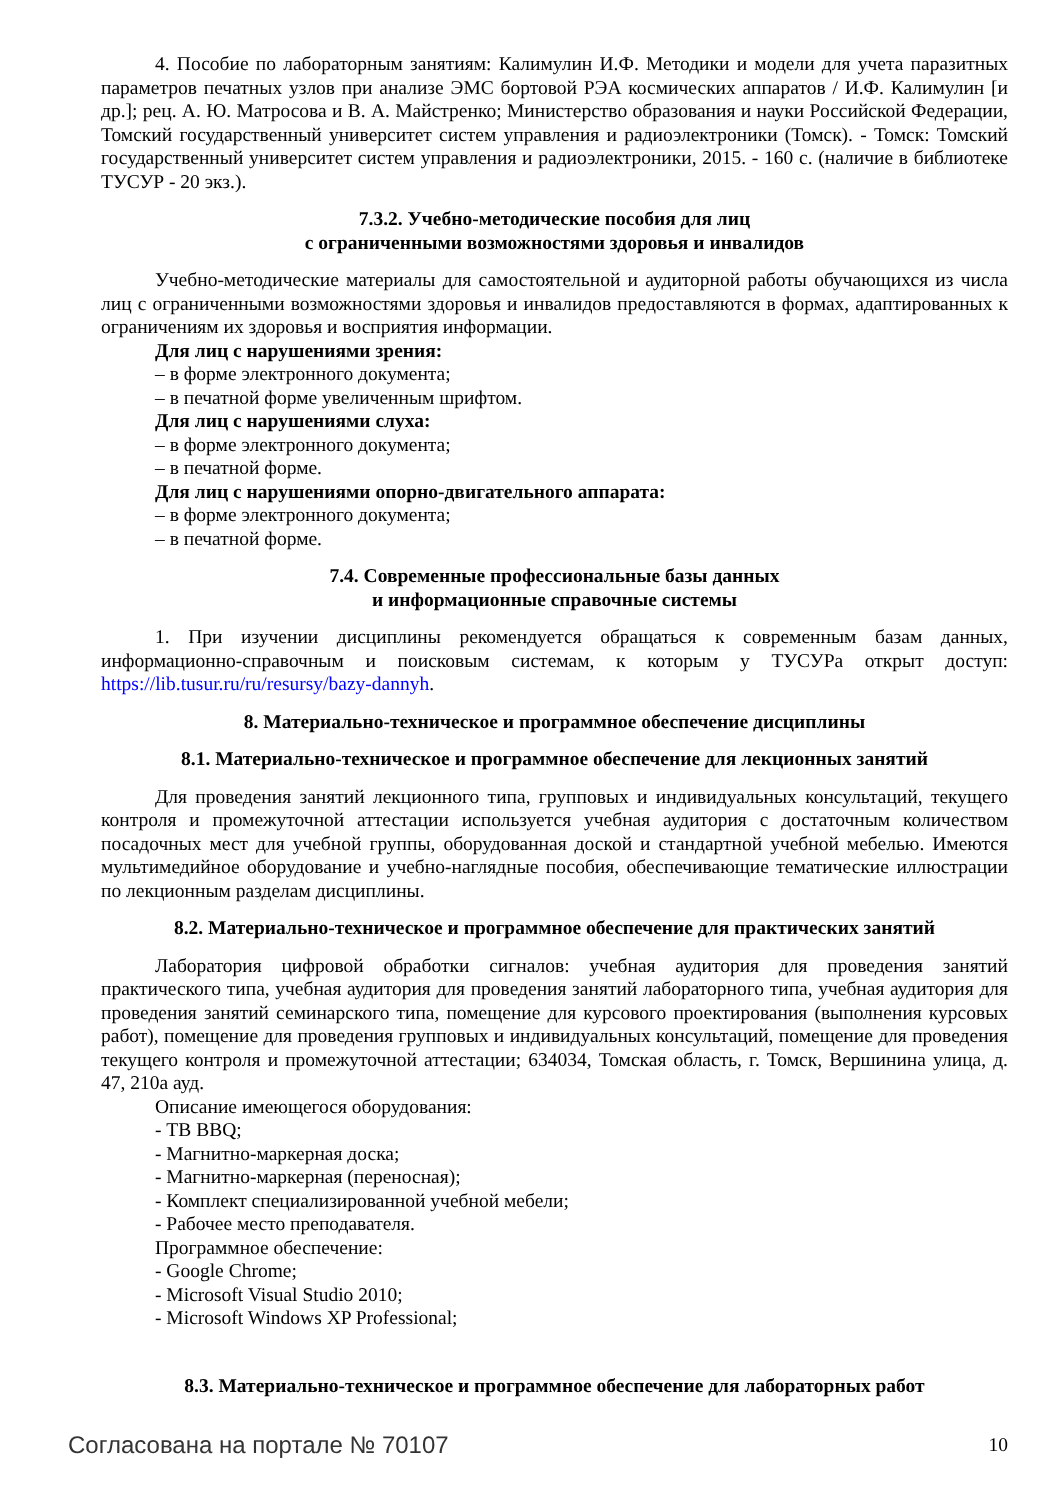4. Пособие по лабораторным занятиям: Калимулин И.Ф. Методики и модели для учета паразитных параметров печатных узлов при анализе ЭМС бортовой РЭА космических аппаратов / И.Ф. Калимулин [и др.]; рец. А. Ю. Матросова и В. А. Майстренко; Министерство образования и науки Российской Федерации, Томский государственный университет систем управления и радиоэлектроники (Томск). - Томск: Томский государственный университет систем управления и радиоэлектроники, 2015. - 160 с. (наличие в библиотеке ТУСУР - 20 экз.).
7.3.2. Учебно-методические пособия для лиц
с ограниченными возможностями здоровья и инвалидов
Учебно-методические материалы для самостоятельной и аудиторной работы обучающихся из числа лиц с ограниченными возможностями здоровья и инвалидов предоставляются в формах, адаптированных к ограничениям их здоровья и восприятия информации.
Для лиц с нарушениями зрения:
– в форме электронного документа;
– в печатной форме увеличенным шрифтом.
Для лиц с нарушениями слуха:
– в форме электронного документа;
– в печатной форме.
Для лиц с нарушениями опорно-двигательного аппарата:
– в форме электронного документа;
– в печатной форме.
7.4. Современные профессиональные базы данных
и информационные справочные системы
1. При изучении дисциплины рекомендуется обращаться к современным базам данных, информационно-справочным и поисковым системам, к которым у ТУСУРа открыт доступ: https://lib.tusur.ru/ru/resursy/bazy-dannyh.
8. Материально-техническое и программное обеспечение дисциплины
8.1. Материально-техническое и программное обеспечение для лекционных занятий
Для проведения занятий лекционного типа, групповых и индивидуальных консультаций, текущего контроля и промежуточной аттестации используется учебная аудитория с достаточным количеством посадочных мест для учебной группы, оборудованная доской и стандартной учебной мебелью. Имеются мультимедийное оборудование и учебно-наглядные пособия, обеспечивающие тематические иллюстрации по лекционным разделам дисциплины.
8.2. Материально-техническое и программное обеспечение для практических занятий
Лаборатория цифровой обработки сигналов: учебная аудитория для проведения занятий практического типа, учебная аудитория для проведения занятий лабораторного типа, учебная аудитория для проведения занятий семинарского типа, помещение для курсового проектирования (выполнения курсовых работ), помещение для проведения групповых и индивидуальных консультаций, помещение для проведения текущего контроля и промежуточной аттестации; 634034, Томская область, г. Томск, Вершинина улица, д. 47, 210а ауд.
Описание имеющегося оборудования:
- ТВ BBQ;
- Магнитно-маркерная доска;
- Магнитно-маркерная (переносная);
- Комплект специализированной учебной мебели;
- Рабочее место преподавателя.
Программное обеспечение:
- Google Chrome;
- Microsoft Visual Studio 2010;
- Microsoft Windows XP Professional;
8.3. Материально-техническое и программное обеспечение для лабораторных работ
Согласована на портале № 70107 10